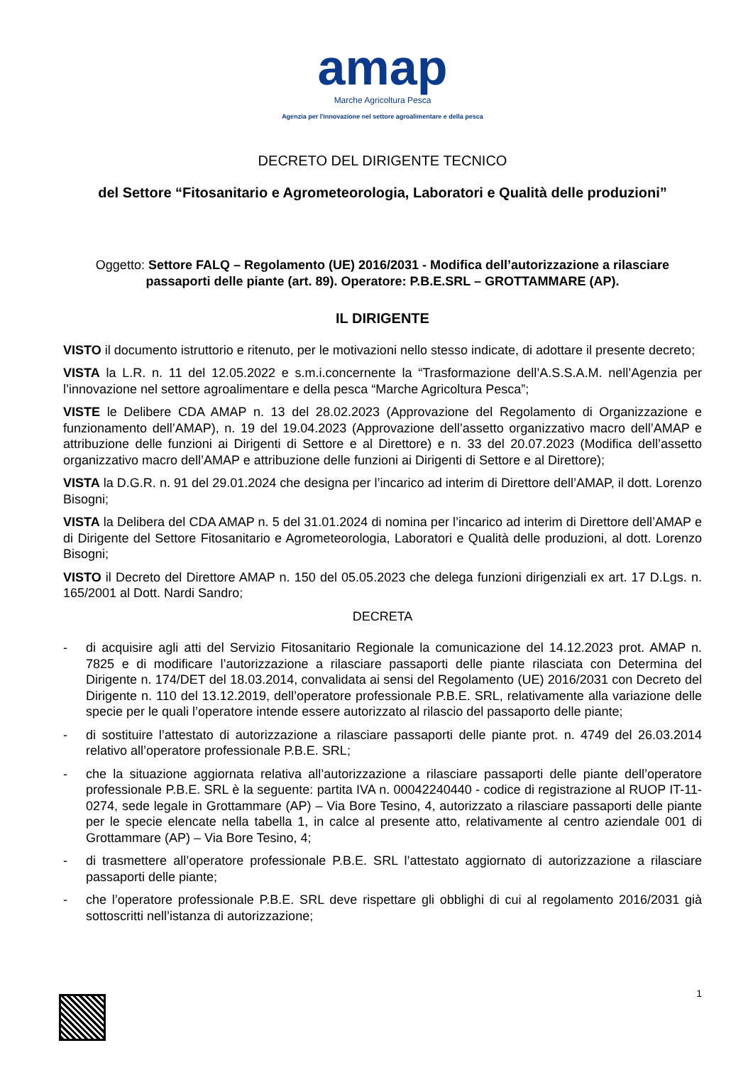amap
Marche Agricoltura Pesca
Agenzia per l'innovazione nel settore agroalimentare e della pesca
DECRETO DEL DIRIGENTE TECNICO
del Settore “Fitosanitario e Agrometeorologia, Laboratori e Qualità delle produzioni”
Oggetto: Settore FALQ – Regolamento (UE) 2016/2031 - Modifica dell’autorizzazione a rilasciare passaporti delle piante (art. 89). Operatore: P.B.E.SRL – GROTTAMMARE (AP).
IL DIRIGENTE
VISTO il documento istruttorio e ritenuto, per le motivazioni nello stesso indicate, di adottare il presente decreto;
VISTA la L.R. n. 11 del 12.05.2022 e s.m.i.concernente la “Trasformazione dell’A.S.S.A.M. nell’Agenzia per l’innovazione nel settore agroalimentare e della pesca “Marche Agricoltura Pesca”;
VISTE le Delibere CDA AMAP n. 13 del 28.02.2023 (Approvazione del Regolamento di Organizzazione e funzionamento dell’AMAP), n. 19 del 19.04.2023 (Approvazione dell’assetto organizzativo macro dell’AMAP e attribuzione delle funzioni ai Dirigenti di Settore e al Direttore) e n. 33 del 20.07.2023 (Modifica dell’assetto organizzativo macro dell’AMAP e attribuzione delle funzioni ai Dirigenti di Settore e al Direttore);
VISTA la D.G.R. n. 91 del 29.01.2024 che designa per l’incarico ad interim di Direttore dell’AMAP, il dott. Lorenzo Bisogni;
VISTA la Delibera del CDA AMAP n. 5 del 31.01.2024 di nomina per l’incarico ad interim di Direttore dell’AMAP e di Dirigente del Settore Fitosanitario e Agrometeorologia, Laboratori e Qualità delle produzioni, al dott. Lorenzo Bisogni;
VISTO il Decreto del Direttore AMAP n. 150 del 05.05.2023 che delega funzioni dirigenziali ex art. 17 D.Lgs. n. 165/2001 al Dott. Nardi Sandro;
DECRETA
- di acquisire agli atti del Servizio Fitosanitario Regionale la comunicazione del 14.12.2023 prot. AMAP n. 7825 e di modificare l’autorizzazione a rilasciare passaporti delle piante rilasciata con Determina del Dirigente n. 174/DET del 18.03.2014, convalidata ai sensi del Regolamento (UE) 2016/2031 con Decreto del Dirigente n. 110 del 13.12.2019, dell’operatore professionale P.B.E. SRL, relativamente alla variazione delle specie per le quali l’operatore intende essere autorizzato al rilascio del passaporto delle piante;
- di sostituire l’attestato di autorizzazione a rilasciare passaporti delle piante prot. n. 4749 del 26.03.2014 relativo all’operatore professionale P.B.E. SRL;
- che la situazione aggiornata relativa all’autorizzazione a rilasciare passaporti delle piante dell’operatore professionale P.B.E. SRL è la seguente: partita IVA n. 00042240440 - codice di registrazione al RUOP IT-11-0274, sede legale in Grottammare (AP) – Via Bore Tesino, 4, autorizzato a rilasciare passaporti delle piante per le specie elencate nella tabella 1, in calce al presente atto, relativamente al centro aziendale 001 di Grottammare (AP) – Via Bore Tesino, 4;
- di trasmettere all’operatore professionale P.B.E. SRL l’attestato aggiornato di autorizzazione a rilasciare passaporti delle piante;
- che l’operatore professionale P.B.E. SRL deve rispettare gli obblighi di cui al regolamento 2016/2031 già sottoscritti nell’istanza di autorizzazione;
1